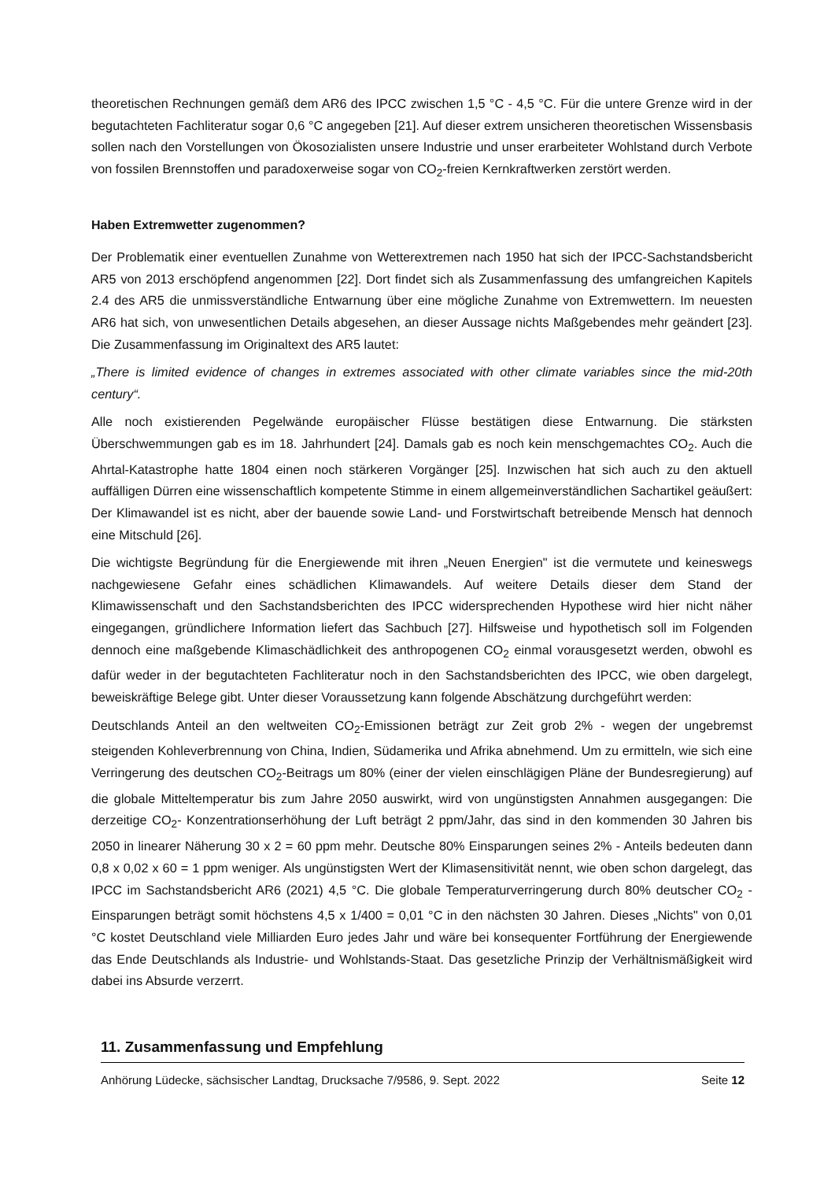theoretischen Rechnungen gemäß dem AR6 des IPCC zwischen 1,5 °C - 4,5 °C. Für die untere Grenze wird in der begutachteten Fachliteratur sogar 0,6 °C angegeben [21]. Auf dieser extrem unsicheren theoretischen Wissensbasis sollen nach den Vorstellungen von Ökosozialisten unsere Industrie und unser erarbeiteter Wohlstand durch Verbote von fossilen Brennstoffen und paradoxerweise sogar von CO<sub>2</sub>-freien Kernkraftwerken zerstört werden.
Haben Extremwetter zugenommen?
Der Problematik einer eventuellen Zunahme von Wetterextremen nach 1950 hat sich der IPCC-Sachstandsbericht AR5 von 2013 erschöpfend angenommen [22]. Dort findet sich als Zusammenfassung des umfangreichen Kapitels 2.4 des AR5 die unmissverständliche Entwarnung über eine mögliche Zunahme von Extremwettern. Im neuesten AR6 hat sich, von unwesentlichen Details abgesehen, an dieser Aussage nichts Maßgebendes mehr geändert [23]. Die Zusammenfassung im Originaltext des AR5 lautet:
„There is limited evidence of changes in extremes associated with other climate variables since the mid-20th century“.
Alle noch existierenden Pegelwände europäischer Flüsse bestätigen diese Entwarnung. Die stärksten Überschwemmungen gab es im 18. Jahrhundert [24]. Damals gab es noch kein menschgemachtes CO<sub>2</sub>. Auch die Ahrtal-Katastrophe hatte 1804 einen noch stärkeren Vorgänger [25]. Inzwischen hat sich auch zu den aktuell auffälligen Dürren eine wissenschaftlich kompetente Stimme in einem allgemeinverständlichen Sachartikel geäußert: Der Klimawandel ist es nicht, aber der bauende sowie Land- und Forstwirtschaft betreibende Mensch hat dennoch eine Mitschuld [26].
Die wichtigste Begründung für die Energiewende mit ihren „Neuen Energien" ist die vermutete und keineswegs nachgewiesene Gefahr eines schädlichen Klimawandels. Auf weitere Details dieser dem Stand der Klimawissenschaft und den Sachstandsberichten des IPCC widersprechenden Hypothese wird hier nicht näher eingegangen, gründlichere Information liefert das Sachbuch [27]. Hilfsweise und hypothetisch soll im Folgenden dennoch eine maßgebende Klimaschädlichkeit des anthropogenen CO<sub>2</sub> einmal vorausgesetzt werden, obwohl es dafür weder in der begutachteten Fachliteratur noch in den Sachstandsberichten des IPCC, wie oben dargelegt, beweiskräftige Belege gibt. Unter dieser Voraussetzung kann folgende Abschätzung durchgeführt werden:
Deutschlands Anteil an den weltweiten CO<sub>2</sub>-Emissionen beträgt zur Zeit grob 2% - wegen der ungebremst steigenden Kohleverbrennung von China, Indien, Südamerika und Afrika abnehmend. Um zu ermitteln, wie sich eine Verringerung des deutschen CO<sub>2</sub>-Beitrags um 80% (einer der vielen einschlägigen Pläne der Bundesregierung) auf die globale Mitteltemperatur bis zum Jahre 2050 auswirkt, wird von ungünstigsten Annahmen ausgegangen: Die derzeitige CO<sub>2</sub>- Konzentrationserhöhung der Luft beträgt 2 ppm/Jahr, das sind in den kommenden 30 Jahren bis 2050 in linearer Näherung 30 x 2 = 60 ppm mehr. Deutsche 80% Einsparungen seines 2% - Anteils bedeuten dann 0,8 x 0,02 x 60 = 1 ppm weniger. Als ungünstigsten Wert der Klimasensitivität nennt, wie oben schon dargelegt, das IPCC im Sachstandsbericht AR6 (2021) 4,5 °C. Die globale Temperaturverringerung durch 80% deutscher CO<sub>2</sub> - Einsparungen beträgt somit höchstens 4,5 x 1/400 = 0,01 °C in den nächsten 30 Jahren. Dieses „Nichts" von 0,01 °C kostet Deutschland viele Milliarden Euro jedes Jahr und wäre bei konsequenter Fortführung der Energiewende das Ende Deutschlands als Industrie- und Wohlstands-Staat. Das gesetzliche Prinzip der Verhältnismäßigkeit wird dabei ins Absurde verzerrt.
11. Zusammenfassung und Empfehlung
Anhörung Lüdecke, sächsischer Landtag, Drucksache 7/9586, 9. Sept. 2022 Seite 12